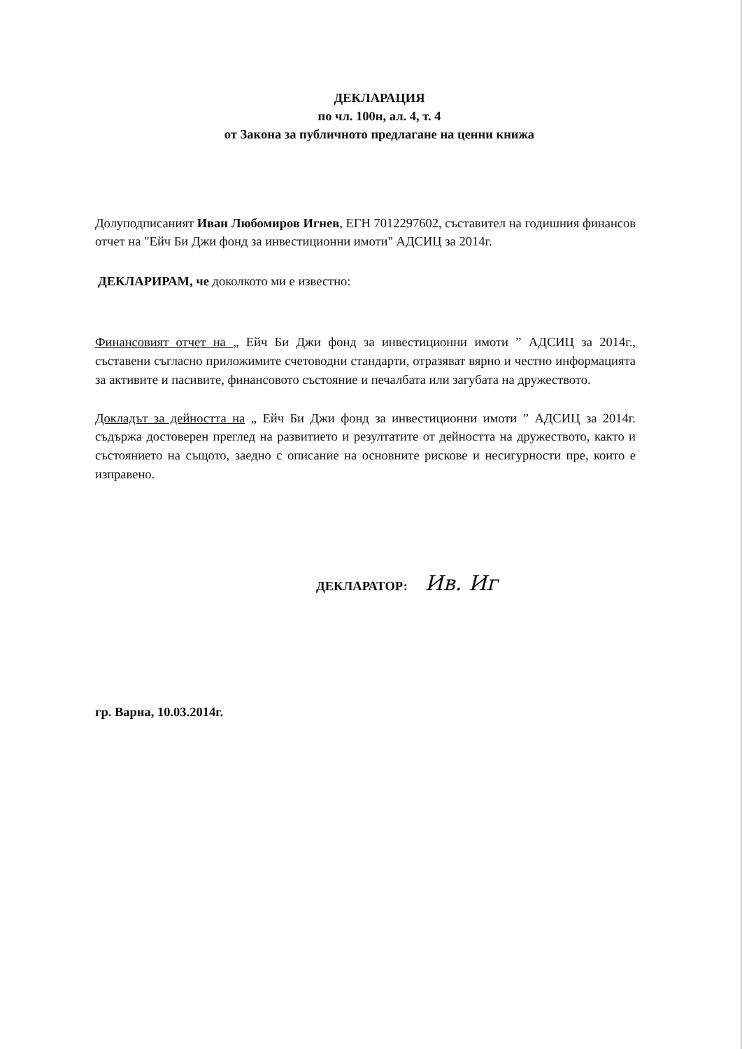ДЕКЛАРАЦИЯ
по чл. 100н, ал. 4, т. 4
от Закона за публичното предлагане на ценни книжа
Долуподписаният Иван Любомиров Игнев, ЕГН 7012297602, съставител на годишния финансов отчет на "Ейч Би Джи фонд за инвестиционни имоти" АДСИЦ за 2014г.
ДЕКЛАРИРАМ, че доколкото ми е известно:
Финансовият отчет на „ Ейч Би Джи фонд за инвестиционни имоти ” АДСИЦ за 2014г., съставени съгласно приложимите счетоводни стандарти, отразяват вярно и честно информацията за активите и пасивите, финансовото състояние и печалбата или загубата на дружеството.
Докладът за дейността на „ Ейч Би Джи фонд за инвестиционни имоти ” АДСИЦ за 2014г. съдържа достоверен преглед на развитието и резултатите от дейността на дружеството, както и състоянието на същото, заедно с описание на основните рискове и несигурности пре, които е изправено.
ДЕКЛАРАТОР: Ив. Иг
гр. Варна, 10.03.2014г.